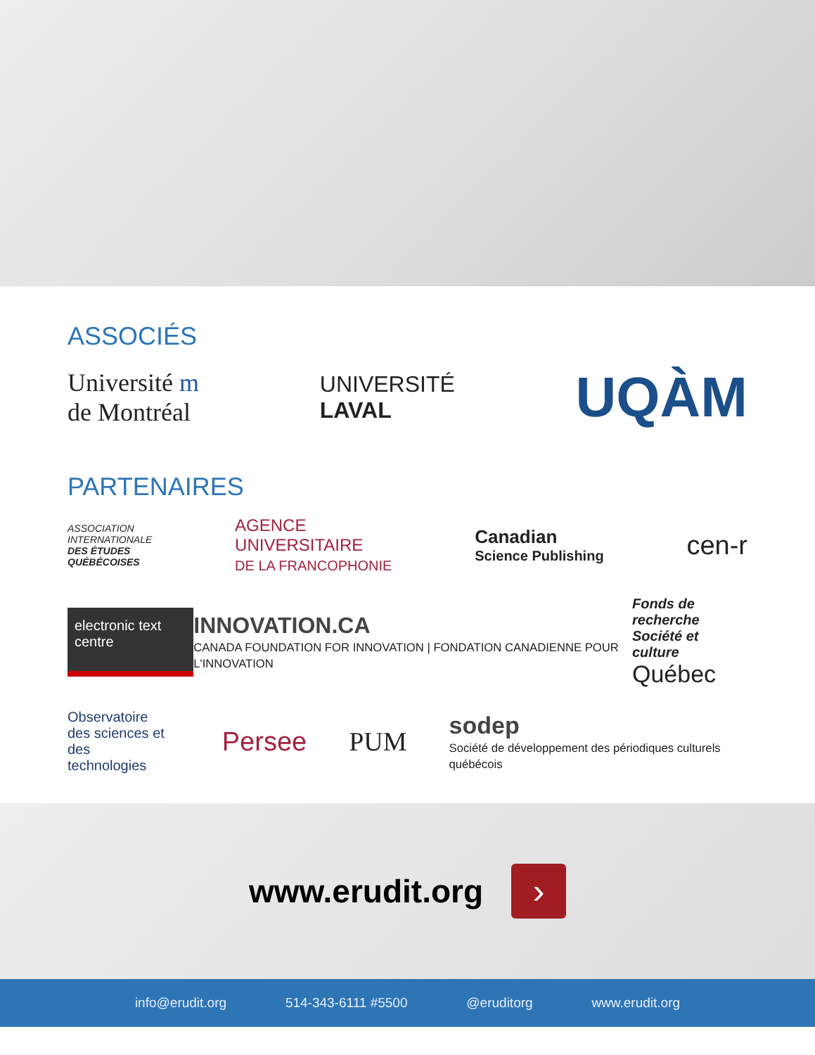ASSOCIÉS
Université m
de Montréal
UNIVERSITÉ
LAVAL
UQÀM
PARTENAIRES
ASSOCIATION
INTERNATIONALE
DES ÉTUDES
QUÉBÉCOISES
AGENCE
UNIVERSITAIRE
DE LA FRANCOPHONIE
Canadian
Science Publishing
cen-r
electronic text centre
INNOVATION.CA
CANADA FOUNDATION FOR INNOVATION | FONDATION CANADIENNE POUR L'INNOVATION
Fonds de recherche
Société et culture
Québec
Observatoire
des sciences et des
technologies
Persee PUM
sodep
Société de développement des périodiques culturels québécois
www.erudit.org ›
info@erudit.org 514-343-6111 #5500 @eruditorg www.erudit.org